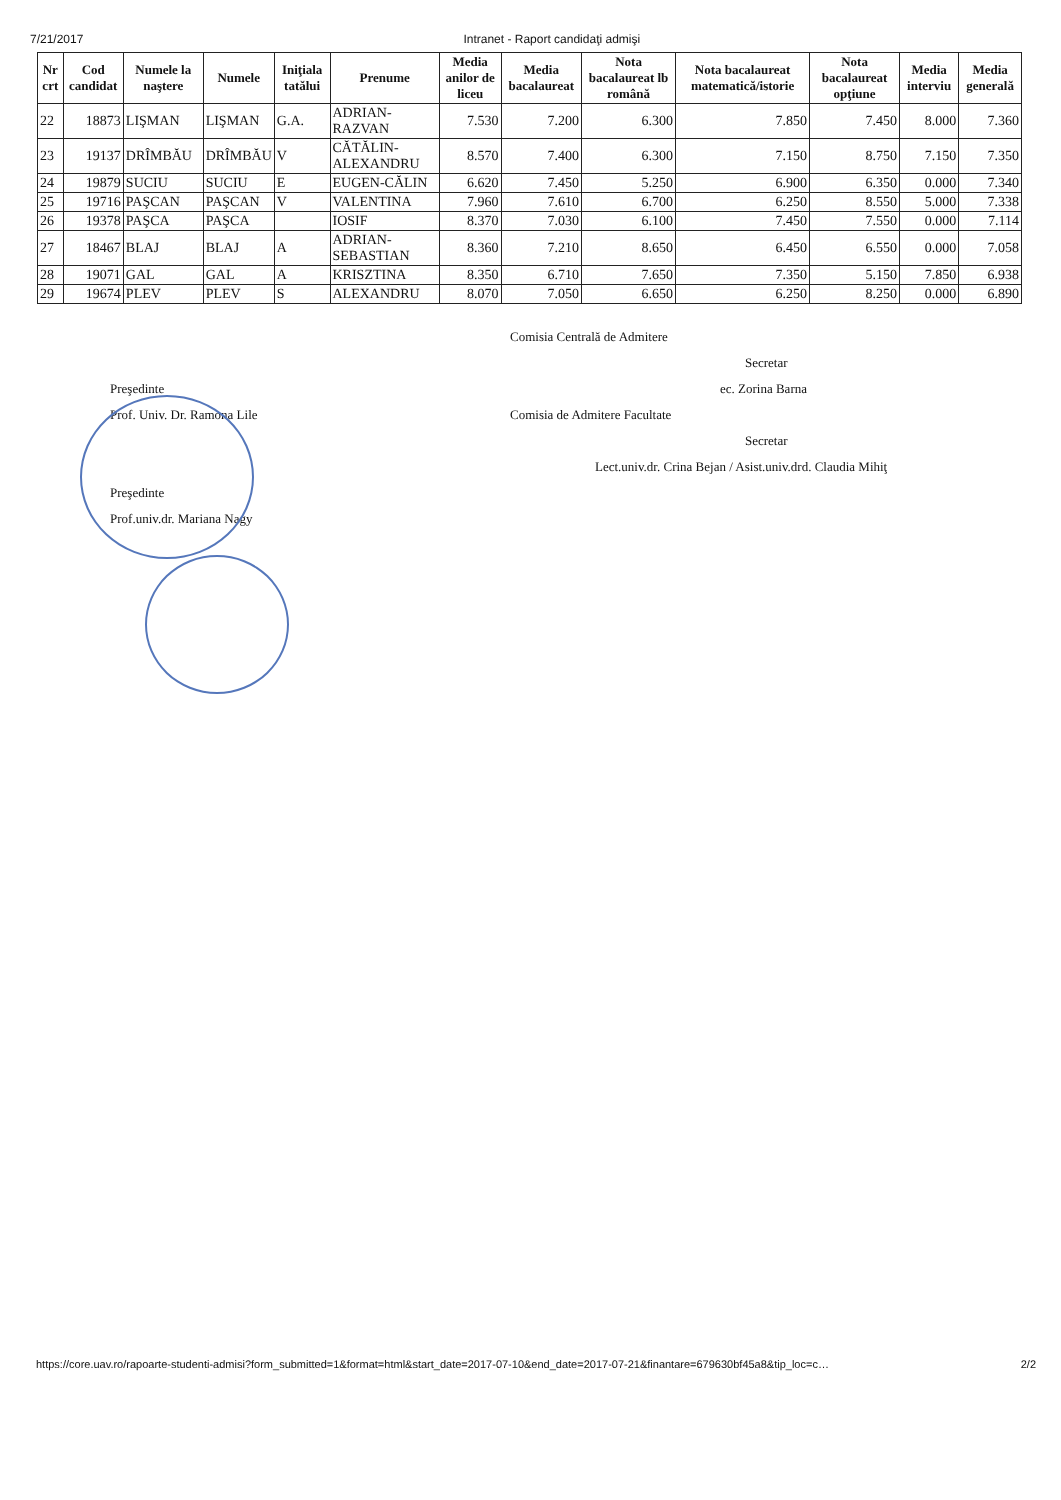7/21/2017 Intranet - Raport candidaţi admişi
| Nr crt | Cod candidat | Numele la naştere | Numele | Iniţiala tatălui | Prenume | Media anilor de liceu | Media bacalaureat | Nota bacalaureat lb română | Nota bacalaureat matematică/istorie | Nota bacalaureat opţiune | Media interviu | Media generală |
| --- | --- | --- | --- | --- | --- | --- | --- | --- | --- | --- | --- | --- |
| 22 | 18873 | LIŞMAN | LIŞMAN | G.A. | ADRIAN-RAZVAN | 7.530 | 7.200 | 6.300 | 7.850 | 7.450 | 8.000 | 7.360 |
| 23 | 19137 | DRÎMBĂU | DRÎMBĂU | V | CĂTĂLIN-ALEXANDRU | 8.570 | 7.400 | 6.300 | 7.150 | 8.750 | 7.150 | 7.350 |
| 24 | 19879 | SUCIU | SUCIU | E | EUGEN-CĂLIN | 6.620 | 7.450 | 5.250 | 6.900 | 6.350 | 0.000 | 7.340 |
| 25 | 19716 | PAŞCAN | PAŞCAN | V | VALENTINA | 7.960 | 7.610 | 6.700 | 6.250 | 8.550 | 5.000 | 7.338 |
| 26 | 19378 | PAŞCA | PAŞCA | | IOSIF | 8.370 | 7.030 | 6.100 | 7.450 | 7.550 | 0.000 | 7.114 |
| 27 | 18467 | BLAJ | BLAJ | A | ADRIAN-SEBASTIAN | 8.360 | 7.210 | 8.650 | 6.450 | 6.550 | 0.000 | 7.058 |
| 28 | 19071 | GAL | GAL | A | KRISZTINA | 8.350 | 6.710 | 7.650 | 7.350 | 5.150 | 7.850 | 6.938 |
| 29 | 19674 | PLEV | PLEV | S | ALEXANDRU | 8.070 | 7.050 | 6.650 | 6.250 | 8.250 | 0.000 | 6.890 |
Preşedinte
Prof. Univ. Dr. Ramona Lile
Preşedinte
Prof.univ.dr. Mariana Nagy
Comisia Centrală de Admitere
Secretar
ec. Zorina Barna
Comisia de Admitere Facultate
Secretar
Lect.univ.dr. Crina Bejan / Asist.univ.drd. Claudia Mihiţ
https://core.uav.ro/rapoarte-studenti-admisi?form_submitted=1&format=html&start_date=2017-07-10&end_date=2017-07-21&finantare=679630bf45a8&tip_loc=c… 2/2